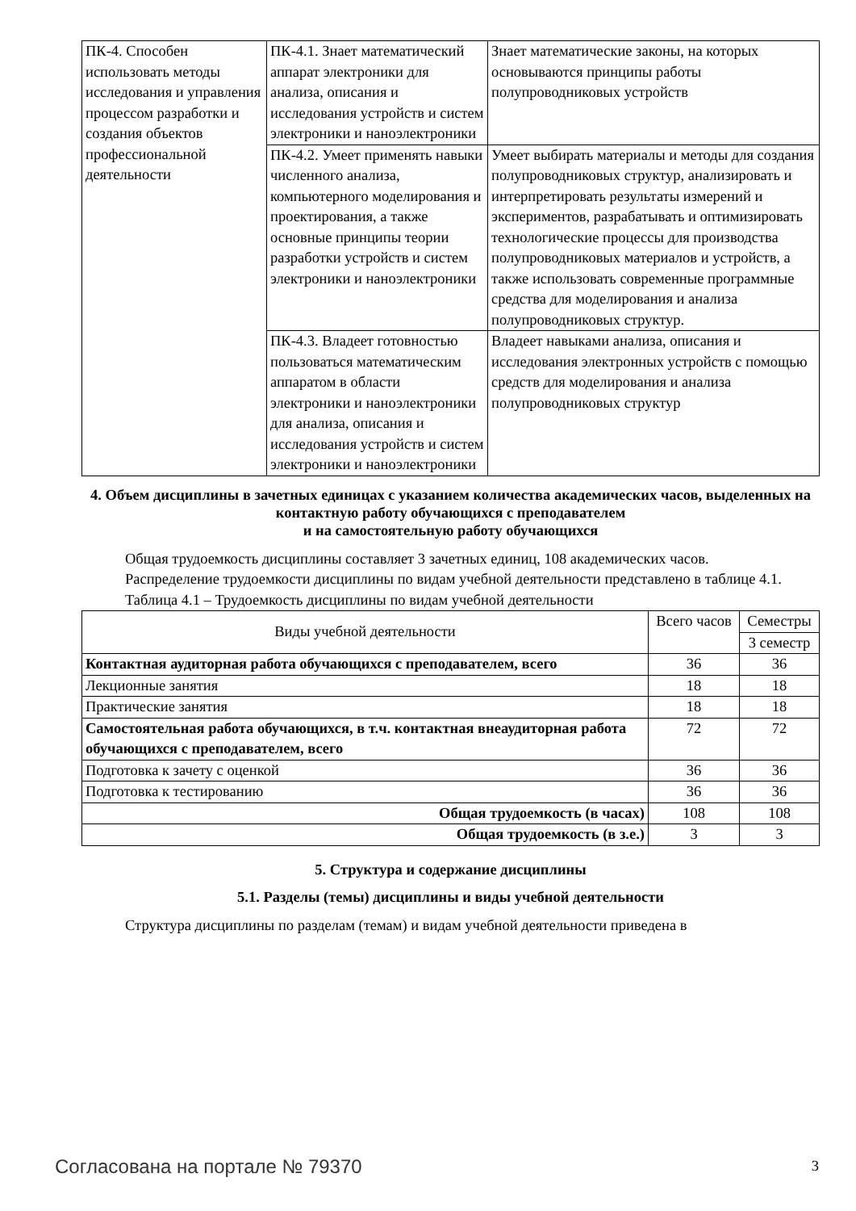| ПК-4. Способен использовать методы исследования и управления процессом разработки и создания объектов профессиональной деятельности | ПК-4.1. Знает математический аппарат электроники для анализа, описания и исследования устройств и систем электроники и наноэлектроники | Знает математические законы, на которых основываются принципы работы полупроводниковых устройств |
| | ПК-4.2. Умеет применять навыки численного анализа, компьютерного моделирования и проектирования, а также основные принципы теории разработки устройств и систем электроники и наноэлектроники | Умеет выбирать материалы и методы для создания полупроводниковых структур, анализировать и интерпретировать результаты измерений и экспериментов, разрабатывать и оптимизировать технологические процессы для производства полупроводниковых материалов и устройств, а также использовать современные программные средства для моделирования и анализа полупроводниковых структур. |
| | ПК-4.3. Владеет готовностью пользоваться математическим аппаратом в области электроники и наноэлектроники для анализа, описания и исследования устройств и систем электроники и наноэлектроники | Владеет навыками анализа, описания и исследования электронных устройств с помощью средств для моделирования и анализа полупроводниковых структур |
4. Объем дисциплины в зачетных единицах с указанием количества академических часов, выделенных на контактную работу обучающихся с преподавателем
и на самостоятельную работу обучающихся
Общая трудоемкость дисциплины составляет 3 зачетных единиц, 108 академических часов.
Распределение трудоемкости дисциплины по видам учебной деятельности представлено в таблице 4.1.
Таблица 4.1 – Трудоемкость дисциплины по видам учебной деятельности
| Виды учебной деятельности | Всего часов | Семестры |
| --- | --- | --- |
| | | 3 семестр |
| Контактная аудиторная работа обучающихся с преподавателем, всего | 36 | 36 |
| Лекционные занятия | 18 | 18 |
| Практические занятия | 18 | 18 |
| Самостоятельная работа обучающихся, в т.ч. контактная внеаудиторная работа обучающихся с преподавателем, всего | 72 | 72 |
| Подготовка к зачету с оценкой | 36 | 36 |
| Подготовка к тестированию | 36 | 36 |
| Общая трудоемкость (в часах) | 108 | 108 |
| Общая трудоемкость (в з.е.) | 3 | 3 |
5. Структура и содержание дисциплины
5.1. Разделы (темы) дисциплины и виды учебной деятельности
Структура дисциплины по разделам (темам) и видам учебной деятельности приведена в
Согласована на портале № 79370 3